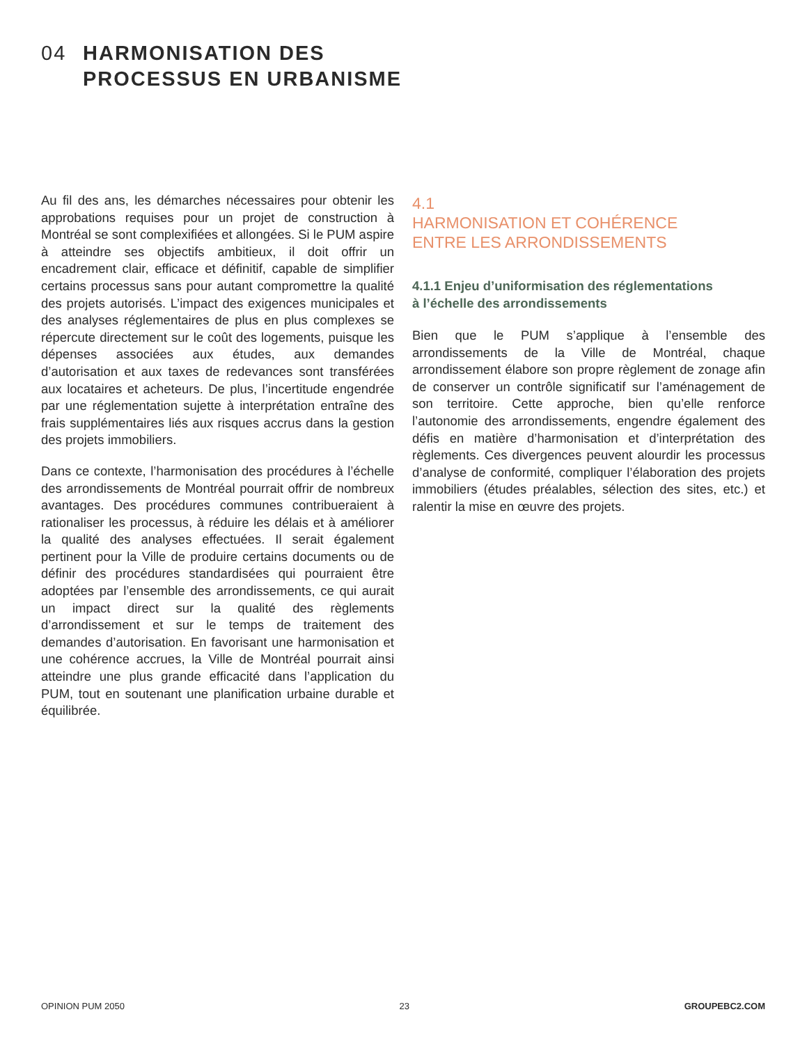04 HARMONISATION DES
PROCESSUS EN URBANISME
Au fil des ans, les démarches nécessaires pour obtenir les approbations requises pour un projet de construction à Montréal se sont complexifiées et allongées. Si le PUM aspire à atteindre ses objectifs ambitieux, il doit offrir un encadrement clair, efficace et définitif, capable de simplifier certains processus sans pour autant compromettre la qualité des projets autorisés. L’impact des exigences municipales et des analyses réglementaires de plus en plus complexes se répercute directement sur le coût des logements, puisque les dépenses associées aux études, aux demandes d’autorisation et aux taxes de redevances sont transférées aux locataires et acheteurs. De plus, l’incertitude engendrée par une réglementation sujette à interprétation entraîne des frais supplémentaires liés aux risques accrus dans la gestion des projets immobiliers.
Dans ce contexte, l’harmonisation des procédures à l’échelle des arrondissements de Montréal pourrait offrir de nombreux avantages. Des procédures communes contribueraient à rationaliser les processus, à réduire les délais et à améliorer la qualité des analyses effectuées. Il serait également pertinent pour la Ville de produire certains documents ou de définir des procédures standardisées qui pourraient être adoptées par l’ensemble des arrondissements, ce qui aurait un impact direct sur la qualité des règlements d’arrondissement et sur le temps de traitement des demandes d’autorisation. En favorisant une harmonisation et une cohérence accrues, la Ville de Montréal pourrait ainsi atteindre une plus grande efficacité dans l’application du PUM, tout en soutenant une planification urbaine durable et équilibrée.
4.1
HARMONISATION ET COHÉRENCE
ENTRE LES ARRONDISSEMENTS
4.1.1 Enjeu d’uniformisation des réglementations
à l’échelle des arrondissements
Bien que le PUM s’applique à l’ensemble des arrondissements de la Ville de Montréal, chaque arrondissement élabore son propre règlement de zonage afin de conserver un contrôle significatif sur l’aménagement de son territoire. Cette approche, bien qu’elle renforce l’autonomie des arrondissements, engendre également des défis en matière d’harmonisation et d’interprétation des règlements. Ces divergences peuvent alourdir les processus d’analyse de conformité, compliquer l’élaboration des projets immobiliers (études préalables, sélection des sites, etc.) et ralentir la mise en œuvre des projets.
OPINION PUM 2050 23 GROUPEBC2.COM